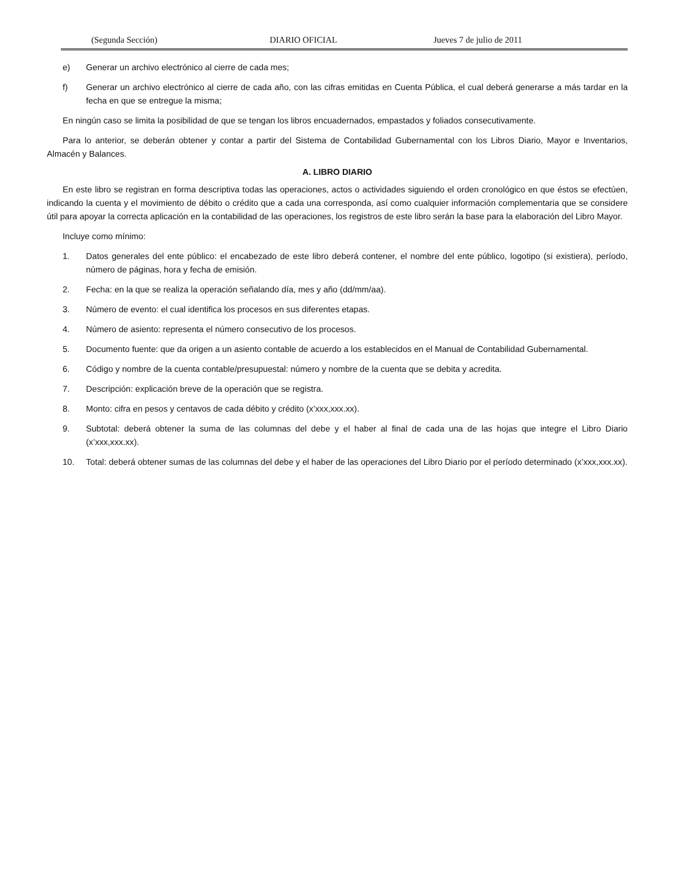(Segunda Sección) DIARIO OFICIAL Jueves 7 de julio de 2011
e) Generar un archivo electrónico al cierre de cada mes;
f) Generar un archivo electrónico al cierre de cada año, con las cifras emitidas en Cuenta Pública, el cual deberá generarse a más tardar en la fecha en que se entregue la misma;
En ningún caso se limita la posibilidad de que se tengan los libros encuadernados, empastados y foliados consecutivamente.
Para lo anterior, se deberán obtener y contar a partir del Sistema de Contabilidad Gubernamental con los Libros Diario, Mayor e Inventarios, Almacén y Balances.
A. LIBRO DIARIO
En este libro se registran en forma descriptiva todas las operaciones, actos o actividades siguiendo el orden cronológico en que éstos se efectúen, indicando la cuenta y el movimiento de débito o crédito que a cada una corresponda, así como cualquier información complementaria que se considere útil para apoyar la correcta aplicación en la contabilidad de las operaciones, los registros de este libro serán la base para la elaboración del Libro Mayor.
Incluye como mínimo:
1. Datos generales del ente público: el encabezado de este libro deberá contener, el nombre del ente público, logotipo (si existiera), período, número de páginas, hora y fecha de emisión.
2. Fecha: en la que se realiza la operación señalando día, mes y año (dd/mm/aa).
3. Número de evento: el cual identifica los procesos en sus diferentes etapas.
4. Número de asiento: representa el número consecutivo de los procesos.
5. Documento fuente: que da origen a un asiento contable de acuerdo a los establecidos en el Manual de Contabilidad Gubernamental.
6. Código y nombre de la cuenta contable/presupuestal: número y nombre de la cuenta que se debita y acredita.
7. Descripción: explicación breve de la operación que se registra.
8. Monto: cifra en pesos y centavos de cada débito y crédito (x’xxx,xxx.xx).
9. Subtotal: deberá obtener la suma de las columnas del debe y el haber al final de cada una de las hojas que integre el Libro Diario (x’xxx,xxx.xx).
10. Total: deberá obtener sumas de las columnas del debe y el haber de las operaciones del Libro Diario por el período determinado (x’xxx,xxx.xx).